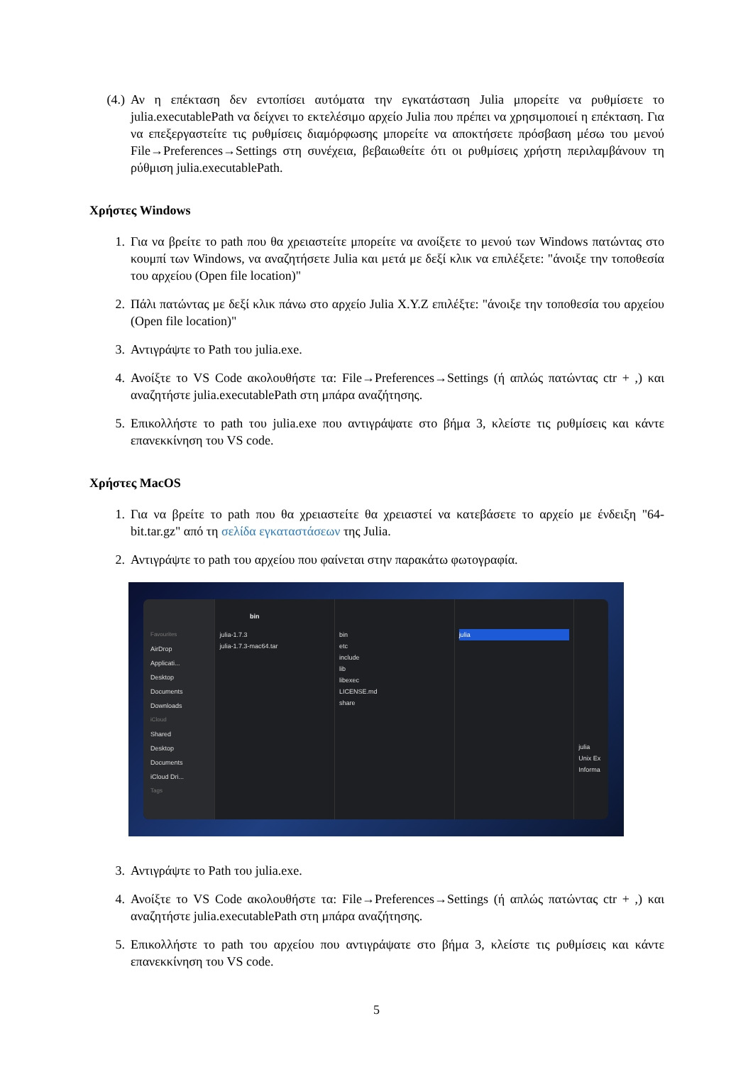(4.) Αν η επέκταση δεν εντοπίσει αυτόματα την εγκατάσταση Julia μπορείτε να ρυθμίσετε το julia.executablePath να δείχνει το εκτελέσιμο αρχείο Julia που πρέπει να χρησιμοποιεί η επέκταση. Για να επεξεργαστείτε τις ρυθμίσεις διαμόρφωσης μπορείτε να αποκτήσετε πρόσβαση μέσω του μενού File→Preferences→Settings στη συνέχεια, βεβαιωθείτε ότι οι ρυθμίσεις χρήστη περιλαμβάνουν τη ρύθμιση julia.executablePath.
Χρήστες Windows
1. Για να βρείτε το path που θα χρειαστείτε μπορείτε να ανοίξετε το μενού των Windows πατώντας στο κουμπί των Windows, να αναζητήσετε Julia και μετά με δεξί κλικ να επιλέξετε: "άνοιξε την τοποθεσία του αρχείου (Open file location)"
2. Πάλι πατώντας με δεξί κλικ πάνω στο αρχείο Julia X.Y.Z επιλέξτε: "άνοιξε την τοποθεσία του αρχείου (Open file location)"
3. Αντιγράψτε το Path του julia.exe.
4. Ανοίξτε το VS Code ακολουθήστε τα: File→Preferences→Settings (ή απλώς πατώντας ctr + ,) και αναζητήστε julia.executablePath στη μπάρα αναζήτησης.
5. Επικολλήστε το path του julia.exe που αντιγράψατε στο βήμα 3, κλείστε τις ρυθμίσεις και κάντε επανεκκίνηση του VS code.
Χρήστες MacOS
1. Για να βρείτε το path που θα χρειαστείτε θα χρειαστεί να κατεβάσετε το αρχείο με ένδειξη "64-bit.tar.gz" από τη σελίδα εγκαταστάσεων της Julia.
2. Αντιγράψτε το path του αρχείου που φαίνεται στην παρακάτω φωτογραφία.
Favourites
AirDrop
Applicati...
Desktop
Documents
Downloads
iCloud
Shared
Desktop
Documents
iCloud Dri...
Tags
bin
julia-1.7.3
julia-1.7.3-mac64.tar
bin
etc
include
lib
libexec
LICENSE.md
share
julia
julia
Unix Ex
Informa
3. Αντιγράψτε το Path του julia.exe.
4. Ανοίξτε το VS Code ακολουθήστε τα: File→Preferences→Settings (ή απλώς πατώντας ctr + ,) και αναζητήστε julia.executablePath στη μπάρα αναζήτησης.
5. Επικολλήστε το path του αρχείου που αντιγράψατε στο βήμα 3, κλείστε τις ρυθμίσεις και κάντε επανεκκίνηση του VS code.
5